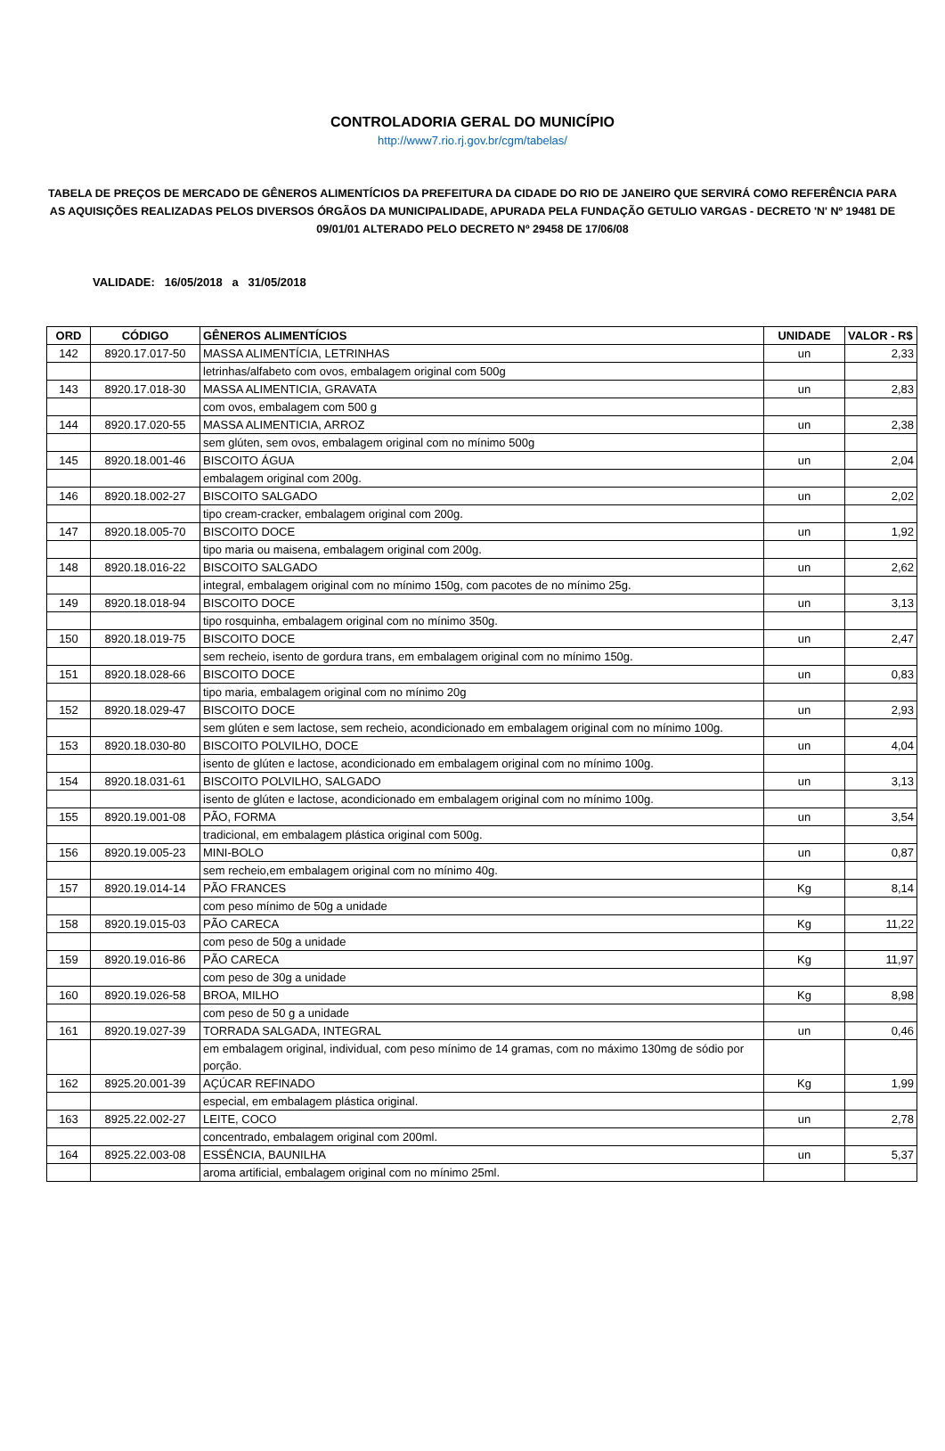CONTROLADORIA GERAL DO MUNICÍPIO
http://www7.rio.rj.gov.br/cgm/tabelas/
TABELA DE PREÇOS DE MERCADO DE GÊNEROS ALIMENTÍCIOS DA PREFEITURA DA CIDADE DO RIO DE JANEIRO QUE SERVIRÁ COMO REFERÊNCIA PARA AS AQUISIÇÕES REALIZADAS PELOS DIVERSOS ÓRGÃOS DA MUNICIPALIDADE, APURADA PELA FUNDAÇÃO GETULIO VARGAS - DECRETO 'N' Nº 19481 DE 09/01/01 ALTERADO PELO DECRETO Nº 29458 DE 17/06/08
VALIDADE: 16/05/2018 a 31/05/2018
| ORD | CÓDIGO | GÊNEROS ALIMENTÍCIOS | UNIDADE | VALOR - R$ |
| --- | --- | --- | --- | --- |
| 142 | 8920.17.017-50 | MASSA ALIMENTÍCIA, LETRINHAS | un | 2,33 |
| | | letrinhas/alfabeto com ovos, embalagem original com 500g | | |
| 143 | 8920.17.018-30 | MASSA ALIMENTICIA, GRAVATA | un | 2,83 |
| | | com ovos, embalagem com 500 g | | |
| 144 | 8920.17.020-55 | MASSA ALIMENTICIA, ARROZ | un | 2,38 |
| | | sem glúten, sem ovos, embalagem original com no mínimo 500g | | |
| 145 | 8920.18.001-46 | BISCOITO ÁGUA | un | 2,04 |
| | | embalagem original com 200g. | | |
| 146 | 8920.18.002-27 | BISCOITO SALGADO | un | 2,02 |
| | | tipo cream-cracker, embalagem original com 200g. | | |
| 147 | 8920.18.005-70 | BISCOITO DOCE | un | 1,92 |
| | | tipo maria ou maisena, embalagem original com 200g. | | |
| 148 | 8920.18.016-22 | BISCOITO SALGADO | un | 2,62 |
| | | integral, embalagem original com no mínimo 150g, com pacotes de no mínimo 25g. | | |
| 149 | 8920.18.018-94 | BISCOITO DOCE | un | 3,13 |
| | | tipo rosquinha, embalagem original com no mínimo 350g. | | |
| 150 | 8920.18.019-75 | BISCOITO DOCE | un | 2,47 |
| | | sem recheio, isento de gordura trans, em embalagem original com no mínimo 150g. | | |
| 151 | 8920.18.028-66 | BISCOITO DOCE | un | 0,83 |
| | | tipo maria, embalagem original com no mínimo 20g | | |
| 152 | 8920.18.029-47 | BISCOITO DOCE | un | 2,93 |
| | | sem glúten e sem lactose, sem recheio, acondicionado em embalagem original com no mínimo 100g. | | |
| 153 | 8920.18.030-80 | BISCOITO POLVILHO, DOCE | un | 4,04 |
| | | isento de glúten e lactose, acondicionado em embalagem original com no mínimo 100g. | | |
| 154 | 8920.18.031-61 | BISCOITO POLVILHO, SALGADO | un | 3,13 |
| | | isento de glúten e lactose, acondicionado em embalagem original com no mínimo 100g. | | |
| 155 | 8920.19.001-08 | PÃO, FORMA | un | 3,54 |
| | | tradicional, em embalagem plástica original com 500g. | | |
| 156 | 8920.19.005-23 | MINI-BOLO | un | 0,87 |
| | | sem recheio,em embalagem original com no mínimo 40g. | | |
| 157 | 8920.19.014-14 | PÃO FRANCES | Kg | 8,14 |
| | | com peso mínimo de 50g a unidade | | |
| 158 | 8920.19.015-03 | PÃO CARECA | Kg | 11,22 |
| | | com peso de 50g a unidade | | |
| 159 | 8920.19.016-86 | PÃO CARECA | Kg | 11,97 |
| | | com peso de 30g a unidade | | |
| 160 | 8920.19.026-58 | BROA, MILHO | Kg | 8,98 |
| | | com peso de 50 g a unidade | | |
| 161 | 8920.19.027-39 | TORRADA SALGADA, INTEGRAL | un | 0,46 |
| | | em embalagem original, individual, com peso mínimo de 14 gramas, com no máximo 130mg de sódio por porção. | | |
| 162 | 8925.20.001-39 | AÇÚCAR REFINADO | Kg | 1,99 |
| | | especial, em embalagem plástica original. | | |
| 163 | 8925.22.002-27 | LEITE, COCO | un | 2,78 |
| | | concentrado, embalagem original com 200ml. | | |
| 164 | 8925.22.003-08 | ESSÊNCIA, BAUNILHA | un | 5,37 |
| | | aroma artificial, embalagem original com no mínimo 25ml. | | |